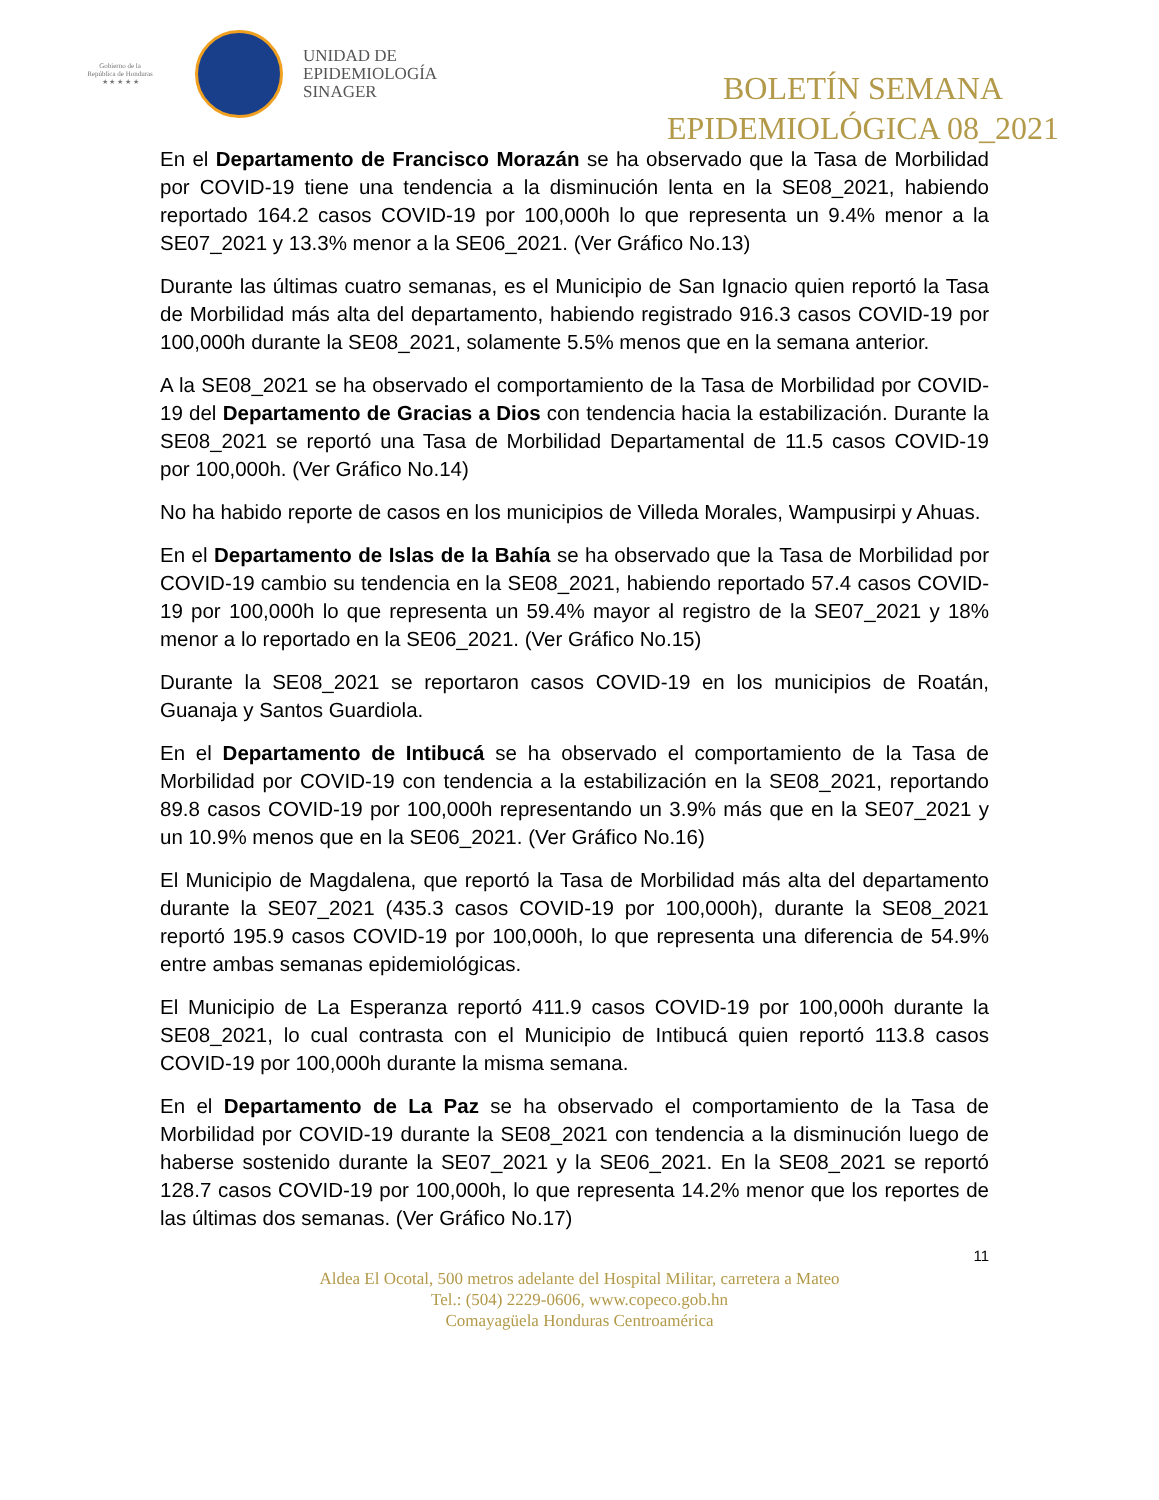Gobierno de la
República de Honduras
★ ★ ★ ★ ★
UNIDAD DE
EPIDEMIOLOGÍA
SINAGER
BOLETÍN SEMANA
EPIDEMIOLÓGICA 08_2021
En el Departamento de Francisco Morazán se ha observado que la Tasa de Morbilidad por COVID-19 tiene una tendencia a la disminución lenta en la SE08_2021, habiendo reportado 164.2 casos COVID-19 por 100,000h lo que representa un 9.4% menor a la SE07_2021 y 13.3% menor a la SE06_2021. (Ver Gráfico No.13)
Durante las últimas cuatro semanas, es el Municipio de San Ignacio quien reportó la Tasa de Morbilidad más alta del departamento, habiendo registrado 916.3 casos COVID-19 por 100,000h durante la SE08_2021, solamente 5.5% menos que en la semana anterior.
A la SE08_2021 se ha observado el comportamiento de la Tasa de Morbilidad por COVID-19 del Departamento de Gracias a Dios con tendencia hacia la estabilización. Durante la SE08_2021 se reportó una Tasa de Morbilidad Departamental de 11.5 casos COVID-19 por 100,000h. (Ver Gráfico No.14)
No ha habido reporte de casos en los municipios de Villeda Morales, Wampusirpi y Ahuas.
En el Departamento de Islas de la Bahía se ha observado que la Tasa de Morbilidad por COVID-19 cambio su tendencia en la SE08_2021, habiendo reportado 57.4 casos COVID-19 por 100,000h lo que representa un 59.4% mayor al registro de la SE07_2021 y 18% menor a lo reportado en la SE06_2021. (Ver Gráfico No.15)
Durante la SE08_2021 se reportaron casos COVID-19 en los municipios de Roatán, Guanaja y Santos Guardiola.
En el Departamento de Intibucá se ha observado el comportamiento de la Tasa de Morbilidad por COVID-19 con tendencia a la estabilización en la SE08_2021, reportando 89.8 casos COVID-19 por 100,000h representando un 3.9% más que en la SE07_2021 y un 10.9% menos que en la SE06_2021. (Ver Gráfico No.16)
El Municipio de Magdalena, que reportó la Tasa de Morbilidad más alta del departamento durante la SE07_2021 (435.3 casos COVID-19 por 100,000h), durante la SE08_2021 reportó 195.9 casos COVID-19 por 100,000h, lo que representa una diferencia de 54.9% entre ambas semanas epidemiológicas.
El Municipio de La Esperanza reportó 411.9 casos COVID-19 por 100,000h durante la SE08_2021, lo cual contrasta con el Municipio de Intibucá quien reportó 113.8 casos COVID-19 por 100,000h durante la misma semana.
En el Departamento de La Paz se ha observado el comportamiento de la Tasa de Morbilidad por COVID-19 durante la SE08_2021 con tendencia a la disminución luego de haberse sostenido durante la SE07_2021 y la SE06_2021. En la SE08_2021 se reportó 128.7 casos COVID-19 por 100,000h, lo que representa 14.2% menor que los reportes de las últimas dos semanas. (Ver Gráfico No.17)
11
Aldea El Ocotal, 500 metros adelante del Hospital Militar, carretera a Mateo
Tel.: (504) 2229-0606, www.copeco.gob.hn
Comayagüela Honduras Centroamérica